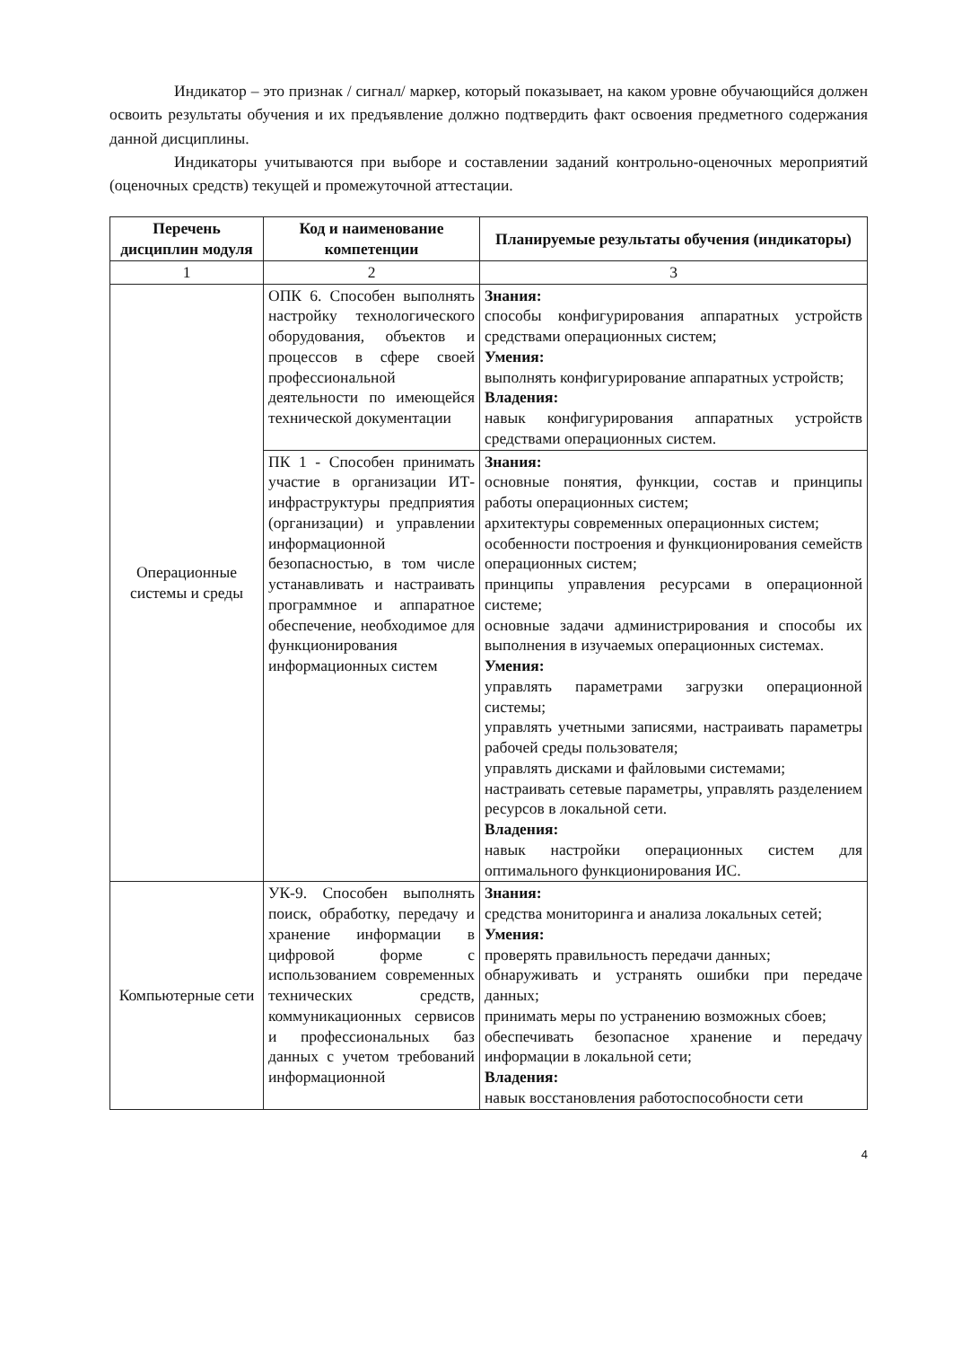Индикатор – это признак / сигнал/ маркер, который показывает, на каком уровне обучающийся должен освоить результаты обучения и их предъявление должно подтвердить факт освоения предметного содержания данной дисциплины.
Индикаторы учитываются при выборе и составлении заданий контрольно-оценочных мероприятий (оценочных средств) текущей и промежуточной аттестации.
| Перечень дисциплин модуля | Код и наименование компетенции | Планируемые результаты обучения (индикаторы) |
| --- | --- | --- |
| 1 | 2 | 3 |
| Операционные системы и среды | ОПК 6. Способен выполнять настройку технологического оборудования, объектов и процессов в сфере своей профессиональной деятельности по имеющейся технической документации | Знания: способы конфигурирования аппаратных устройств средствами операционных систем; Умения: выполнять конфигурирование аппаратных устройств; Владения: навык конфигурирования аппаратных устройств средствами операционных систем. |
| | ПК 1 - Способен принимать участие в организации ИТ-инфраструктуры предприятия (организации) и управлении информационной безопасностью, в том числе устанавливать и настраивать программное и аппаратное обеспечение, необходимое для функционирования информационных систем | Знания: основные понятия, функции, состав и принципы работы операционных систем; архитектуры современных операционных систем; особенности построения и функционирования семейств операционных систем; принципы управления ресурсами в операционной системе; основные задачи администрирования и способы их выполнения в изучаемых операционных системах. Умения: управлять параметрами загрузки операционной системы; управлять учетными записями, настраивать параметры рабочей среды пользователя; управлять дисками и файловыми системами; настраивать сетевые параметры, управлять разделением ресурсов в локальной сети. Владения: навык настройки операционных систем для оптимального функционирования ИС. |
| Компьютерные сети | УК-9. Способен выполнять поиск, обработку, передачу и хранение информации в цифровой форме с использованием современных технических средств, коммуникационных сервисов и профессиональных баз данных с учетом требований информационной | Знания: средства мониторинга и анализа локальных сетей; Умения: проверять правильность передачи данных; обнаруживать и устранять ошибки при передаче данных; принимать меры по устранению возможных сбоев; обеспечивать безопасное хранение и передачу информации в локальной сети; Владения: навык восстановления работоспособности сети |
4